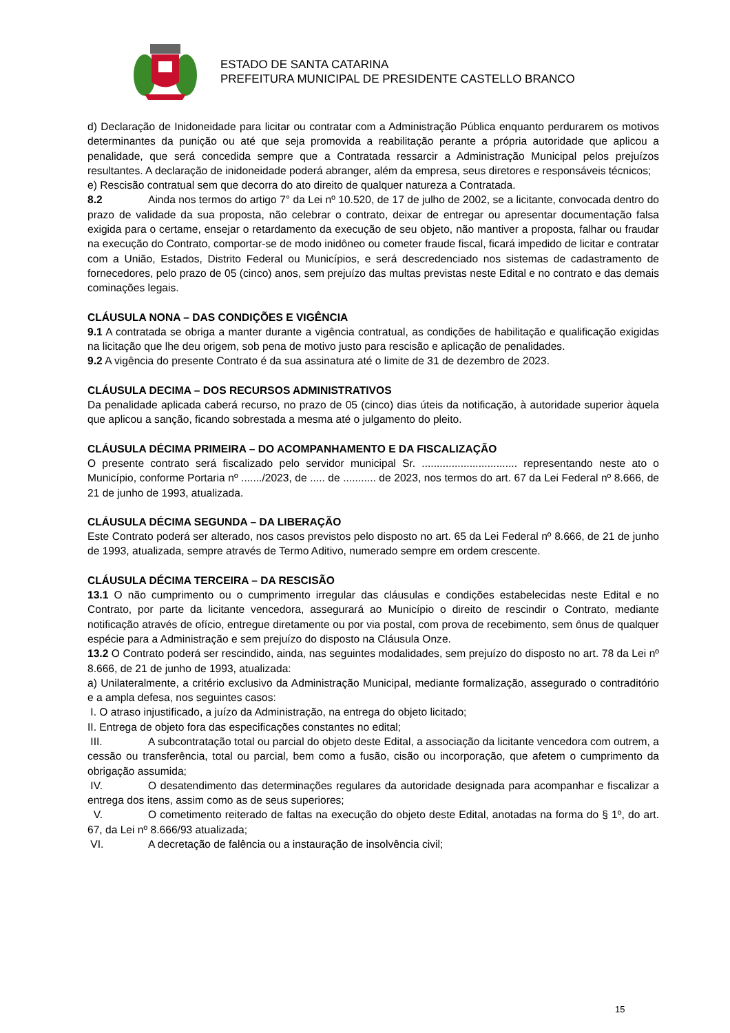ESTADO DE SANTA CATARINA
PREFEITURA MUNICIPAL DE PRESIDENTE CASTELLO BRANCO
d) Declaração de Inidoneidade para licitar ou contratar com a Administração Pública enquanto perdurarem os motivos determinantes da punição ou até que seja promovida a reabilitação perante a própria autoridade que aplicou a penalidade, que será concedida sempre que a Contratada ressarcir a Administração Municipal pelos prejuízos resultantes. A declaração de inidoneidade poderá abranger, além da empresa, seus diretores e responsáveis técnicos;
e) Rescisão contratual sem que decorra do ato direito de qualquer natureza a Contratada.
8.2 Ainda nos termos do artigo 7° da Lei nº 10.520, de 17 de julho de 2002, se a licitante, convocada dentro do prazo de validade da sua proposta, não celebrar o contrato, deixar de entregar ou apresentar documentação falsa exigida para o certame, ensejar o retardamento da execução de seu objeto, não mantiver a proposta, falhar ou fraudar na execução do Contrato, comportar-se de modo inidôneo ou cometer fraude fiscal, ficará impedido de licitar e contratar com a União, Estados, Distrito Federal ou Municípios, e será descredenciado nos sistemas de cadastramento de fornecedores, pelo prazo de 05 (cinco) anos, sem prejuízo das multas previstas neste Edital e no contrato e das demais cominações legais.
CLÁUSULA NONA – DAS CONDIÇÕES E VIGÊNCIA
9.1 A contratada se obriga a manter durante a vigência contratual, as condições de habilitação e qualificação exigidas na licitação que lhe deu origem, sob pena de motivo justo para rescisão e aplicação de penalidades.
9.2 A vigência do presente Contrato é da sua assinatura até o limite de 31 de dezembro de 2023.
CLÁUSULA DECIMA – DOS RECURSOS ADMINISTRATIVOS
Da penalidade aplicada caberá recurso, no prazo de 05 (cinco) dias úteis da notificação, à autoridade superior àquela que aplicou a sanção, ficando sobrestada a mesma até o julgamento do pleito.
CLÁUSULA DÉCIMA PRIMEIRA – DO ACOMPANHAMENTO E DA FISCALIZAÇÃO
O presente contrato será fiscalizado pelo servidor municipal Sr. ................................ representando neste ato o Município, conforme Portaria nº ......./2023, de ..... de ........... de 2023, nos termos do art. 67 da Lei Federal nº 8.666, de 21 de junho de 1993, atualizada.
CLÁUSULA DÉCIMA SEGUNDA – DA LIBERAÇÃO
Este Contrato poderá ser alterado, nos casos previstos pelo disposto no art. 65 da Lei Federal nº 8.666, de 21 de junho de 1993, atualizada, sempre através de Termo Aditivo, numerado sempre em ordem crescente.
CLÁUSULA DÉCIMA TERCEIRA – DA RESCISÃO
13.1 O não cumprimento ou o cumprimento irregular das cláusulas e condições estabelecidas neste Edital e no Contrato, por parte da licitante vencedora, assegurará ao Município o direito de rescindir o Contrato, mediante notificação através de ofício, entregue diretamente ou por via postal, com prova de recebimento, sem ônus de qualquer espécie para a Administração e sem prejuízo do disposto na Cláusula Onze.
13.2 O Contrato poderá ser rescindido, ainda, nas seguintes modalidades, sem prejuízo do disposto no art. 78 da Lei nº 8.666, de 21 de junho de 1993, atualizada:
a) Unilateralmente, a critério exclusivo da Administração Municipal, mediante formalização, assegurado o contraditório e a ampla defesa, nos seguintes casos:
I. O atraso injustificado, a juízo da Administração, na entrega do objeto licitado;
II. Entrega de objeto fora das especificações constantes no edital;
III. A subcontratação total ou parcial do objeto deste Edital, a associação da licitante vencedora com outrem, a cessão ou transferência, total ou parcial, bem como a fusão, cisão ou incorporação, que afetem o cumprimento da obrigação assumida;
IV. O desatendimento das determinações regulares da autoridade designada para acompanhar e fiscalizar a entrega dos itens, assim como as de seus superiores;
V. O cometimento reiterado de faltas na execução do objeto deste Edital, anotadas na forma do § 1º, do art. 67, da Lei nº 8.666/93 atualizada;
VI. A decretação de falência ou a instauração de insolvência civil;
15